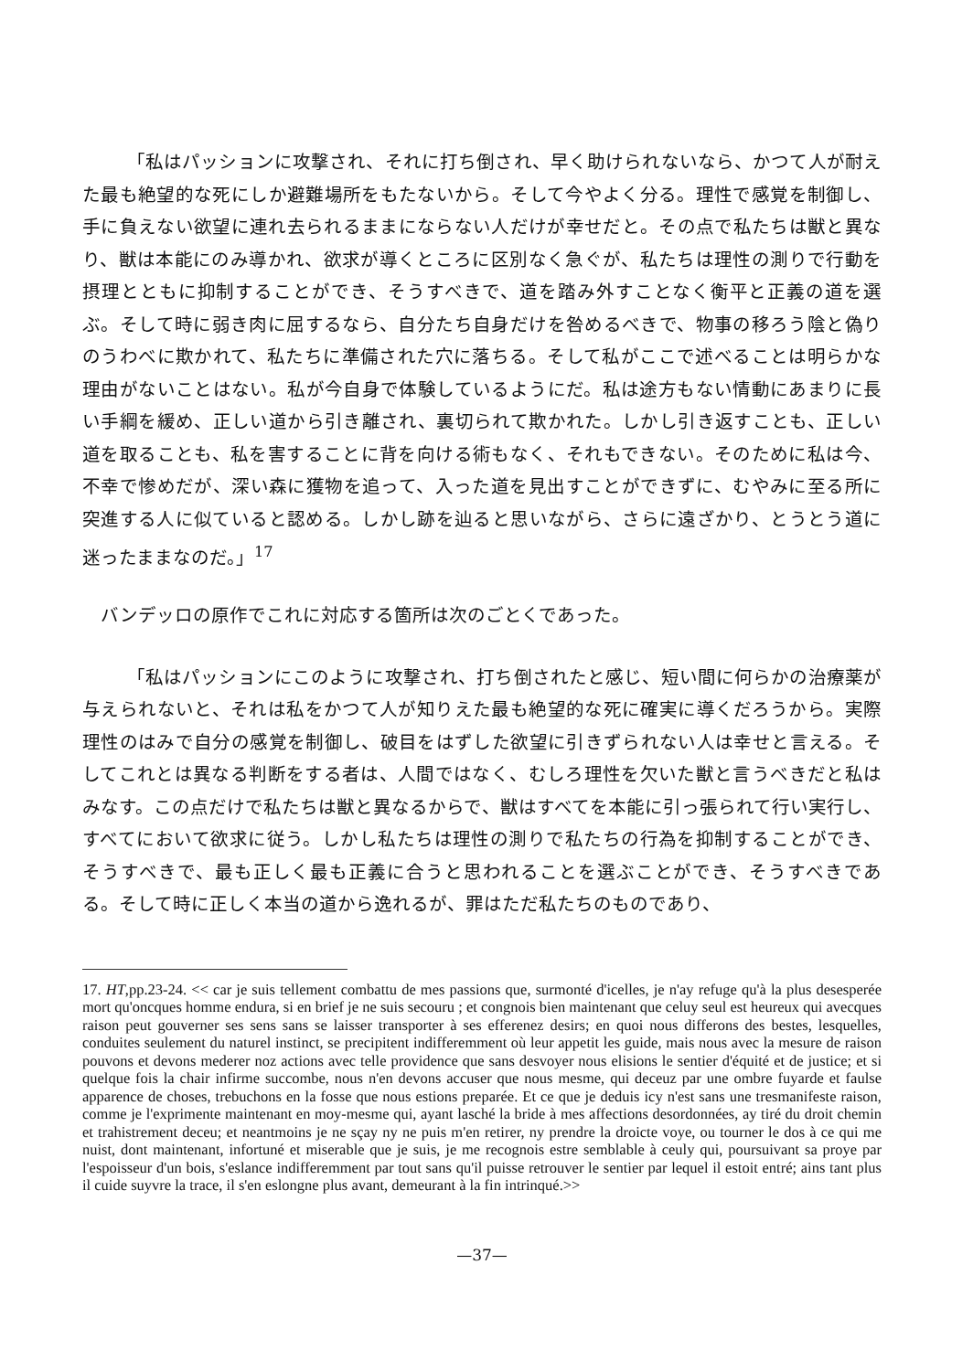「私はパッションに攻撃され、それに打ち倒され、早く助けられないなら、かつて人が耐えた最も絶望的な死にしか避難場所をもたないから。そして今やよく分る。理性で感覚を制御し、手に負えない欲望に連れ去られるままにならない人だけが幸せだと。その点で私たちは獣と異なり、獣は本能にのみ導かれ、欲求が導くところに区別なく急ぐが、私たちは理性の測りで行動を摂理とともに抑制することができ、そうすべきで、道を踏み外すことなく衡平と正義の道を選ぶ。そして時に弱き肉に屈するなら、自分たち自身だけを咎めるべきで、物事の移ろう陰と偽りのうわべに欺かれて、私たちに準備された穴に落ちる。そして私がここで述べることは明らかな理由がないことはない。私が今自身で体験しているようにだ。私は途方もない情動にあまりに長い手綱を緩め、正しい道から引き離され、裏切られて欺かれた。しかし引き返すことも、正しい道を取ることも、私を害することに背を向ける術もなく、それもできない。そのために私は今、不幸で惨めだが、深い森に獲物を追って、入った道を見出すことができずに、むやみに至る所に突進する人に似ていると認める。しかし跡を辿ると思いながら、さらに遠ざかり、とうとう道に迷ったままなのだ。」<sup>17</sup>
バンデッロの原作でこれに対応する箇所は次のごとくであった。
「私はパッションにこのように攻撃され、打ち倒されたと感じ、短い間に何らかの治療薬が与えられないと、それは私をかつて人が知りえた最も絶望的な死に確実に導くだろうから。実際理性のはみで自分の感覚を制御し、破目をはずした欲望に引きずられない人は幸せと言える。そしてこれとは異なる判断をする者は、人間ではなく、むしろ理性を欠いた獣と言うべきだと私はみなす。この点だけで私たちは獣と異なるからで、獣はすべてを本能に引っ張られて行い実行し、すべてにおいて欲求に従う。しかし私たちは理性の測りで私たちの行為を抑制することができ、そうすべきで、最も正しく最も正義に合うと思われることを選ぶことができ、そうすべきである。そして時に正しく本当の道から逸れるが、罪はただ私たちのものであり、
17. HT,pp.23-24. << car je suis tellement combattu de mes passions que, surmonté d'icelles, je n'ay refuge qu'à la plus desesperée mort qu'oncques homme endura, si en brief je ne suis secouru ; et congnois bien maintenant que celuy seul est heureux qui avecques raison peut gouverner ses sens sans se laisser transporter à ses efferenez desirs; en quoi nous differons des bestes, lesquelles, conduites seulement du naturel instinct, se precipitent indifferemment où leur appetit les guide, mais nous avec la mesure de raison pouvons et devons mederer noz actions avec telle providence que sans desvoyer nous elisions le sentier d'équité et de justice; et si quelque fois la chair infirme succombe, nous n'en devons accuser que nous mesme, qui deceuz par une ombre fuyarde et faulse apparence de choses, trebuchons en la fosse que nous estions preparée. Et ce que je deduis icy n'est sans une tresmanifeste raison, comme je l'exprimente maintenant en moy-mesme qui, ayant lasché la bride à mes affections desordonnées, ay tiré du droit chemin et trahistrement deceu; et neantmoins je ne sçay ny ne puis m'en retirer, ny prendre la droicte voye, ou tourner le dos à ce qui me nuist, dont maintenant, infortuné et miserable que je suis, je me recognois estre semblable à ceuly qui, poursuivant sa proye par l'espoisseur d'un bois, s'eslance indifferemment par tout sans qu'il puisse retrouver le sentier par lequel il estoit entré; ains tant plus il cuide suyvre la trace, il s'en eslongne plus avant, demeurant à la fin intrinqué.>>
—37—